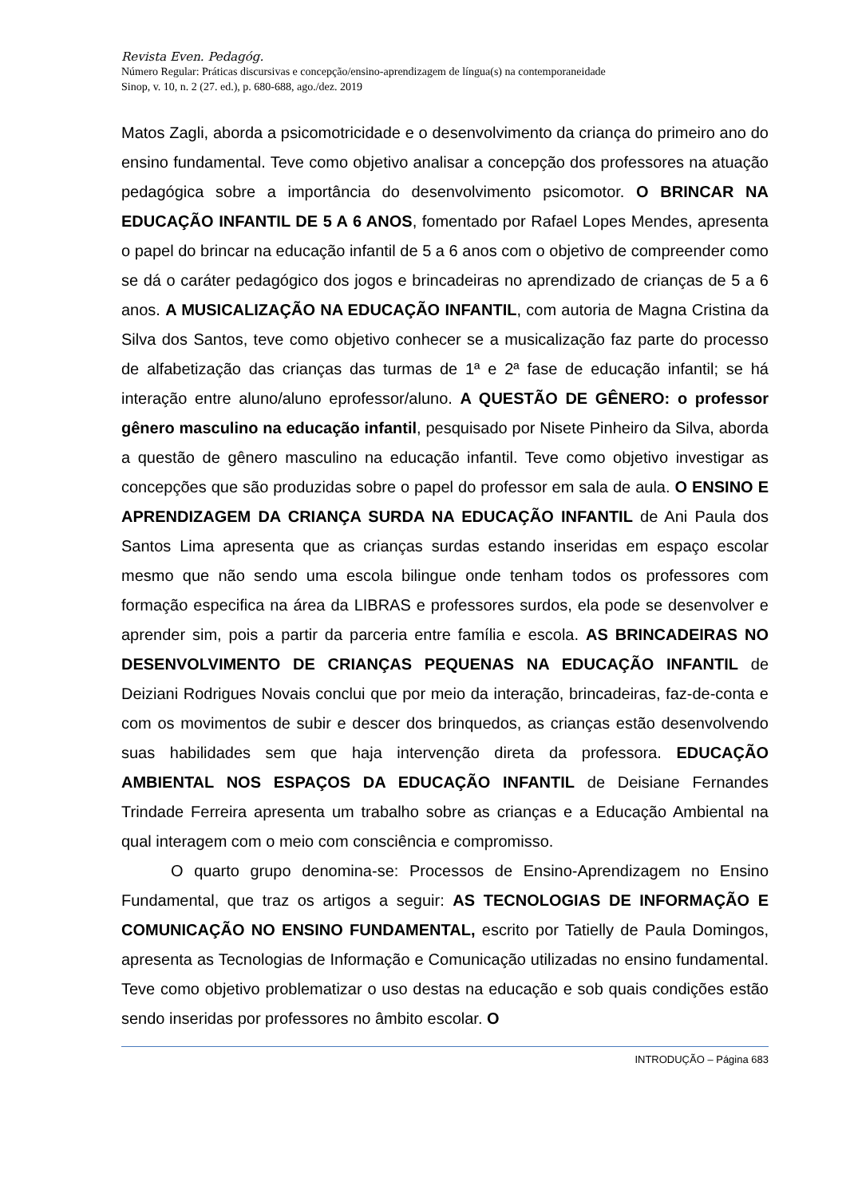Revista Even. Pedagóg.
Número Regular: Práticas discursivas e concepção/ensino-aprendizagem de língua(s) na contemporaneidade
Sinop, v. 10, n. 2 (27. ed.), p. 680-688, ago./dez. 2019
Matos Zagli, aborda a psicomotricidade e o desenvolvimento da criança do primeiro ano do ensino fundamental. Teve como objetivo analisar a concepção dos professores na atuação pedagógica sobre a importância do desenvolvimento psicomotor. O BRINCAR NA EDUCAÇÃO INFANTIL DE 5 A 6 ANOS, fomentado por Rafael Lopes Mendes, apresenta o papel do brincar na educação infantil de 5 a 6 anos com o objetivo de compreender como se dá o caráter pedagógico dos jogos e brincadeiras no aprendizado de crianças de 5 a 6 anos. A MUSICALIZAÇÃO NA EDUCAÇÃO INFANTIL, com autoria de Magna Cristina da Silva dos Santos, teve como objetivo conhecer se a musicalização faz parte do processo de alfabetização das crianças das turmas de 1ª e 2ª fase de educação infantil; se há interação entre aluno/aluno eprofessor/aluno. A QUESTÃO DE GÊNERO: o professor gênero masculino na educação infantil, pesquisado por Nisete Pinheiro da Silva, aborda a questão de gênero masculino na educação infantil. Teve como objetivo investigar as concepções que são produzidas sobre o papel do professor em sala de aula. O ENSINO E APRENDIZAGEM DA CRIANÇA SURDA NA EDUCAÇÃO INFANTIL de Ani Paula dos Santos Lima apresenta que as crianças surdas estando inseridas em espaço escolar mesmo que não sendo uma escola bilingue onde tenham todos os professores com formação especifica na área da LIBRAS e professores surdos, ela pode se desenvolver e aprender sim, pois a partir da parceria entre família e escola. AS BRINCADEIRAS NO DESENVOLVIMENTO DE CRIANÇAS PEQUENAS NA EDUCAÇÃO INFANTIL de Deiziani Rodrigues Novais conclui que por meio da interação, brincadeiras, faz-de-conta e com os movimentos de subir e descer dos brinquedos, as crianças estão desenvolvendo suas habilidades sem que haja intervenção direta da professora. EDUCAÇÃO AMBIENTAL NOS ESPAÇOS DA EDUCAÇÃO INFANTIL de Deisiane Fernandes Trindade Ferreira apresenta um trabalho sobre as crianças e a Educação Ambiental na qual interagem com o meio com consciência e compromisso.
O quarto grupo denomina-se: Processos de Ensino-Aprendizagem no Ensino Fundamental, que traz os artigos a seguir: AS TECNOLOGIAS DE INFORMAÇÃO E COMUNICAÇÃO NO ENSINO FUNDAMENTAL, escrito por Tatielly de Paula Domingos, apresenta as Tecnologias de Informação e Comunicação utilizadas no ensino fundamental. Teve como objetivo problematizar o uso destas na educação e sob quais condições estão sendo inseridas por professores no âmbito escolar. O
INTRODUÇÃO – Página 683